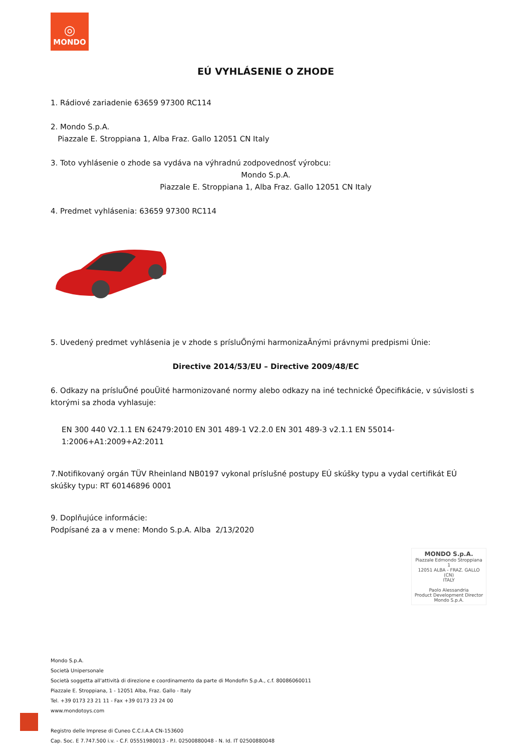◎
MONDO
EÚ VYHLÁSENIE O ZHODE
1. Rádiové zariadenie 63659 97300 RC114
2. Mondo S.p.A.
Piazzale E. Stroppiana 1, Alba Fraz. Gallo 12051 CN Italy
3. Toto vyhlásenie o zhode sa vydáva na výhradnú zodpovednosť výrobcu:
Mondo S.p.A.
Piazzale E. Stroppiana 1, Alba Fraz. Gallo 12051 CN Italy
4. Predmet vyhlásenia: 63659 97300 RC114
5. Uvedený predmet vyhlásenia je v zhode s prísluŐnými harmonizaĀnými právnymi predpismi Únie:
Directive 2014/53/EU – Directive 2009/48/EC
6. Odkazy na prísluŐné pouŬité harmonizované normy alebo odkazy na iné technické Őpecifikácie, v súvislosti s ktorými sa zhoda vyhlasuje:
EN 300 440 V2.1.1 EN 62479:2010 EN 301 489-1 V2.2.0 EN 301 489-3 v2.1.1 EN 55014-1:2006+A1:2009+A2:2011
7.Notifikovaný orgán TÜV Rheinland NB0197 vykonal príslušné postupy EÚ skúšky typu a vydal certifikát EÚ skúšky typu: RT 60146896 0001
9. Doplňujúce informácie:
Podpísané za a v mene: Mondo S.p.A. Alba 2/13/2020
MONDO S.p.A.
Piazzale Edmondo Stroppiana 1
12051 ALBA - FRAZ. GALLO (CN)
ITALY
Paolo Alessandria
Product Development Director
Mondo S.p.A.
Mondo S.p.A.
Società Unipersonale
Società soggetta all'attività di direzione e coordinamento da parte di Mondofin S.p.A., c.f. 80086060011
Piazzale E. Stroppiana, 1 - 12051 Alba, Fraz. Gallo - Italy
Tel. +39 0173 23 21 11 - Fax +39 0173 23 24 00
www.mondotoys.com
Registro delle Imprese di Cuneo C.C.I.A.A CN-153600
Cap. Soc. E 7.747.500 i.v. - C.F. 05551980013 - P.I. 02500880048 - N. Id. IT 02500880048